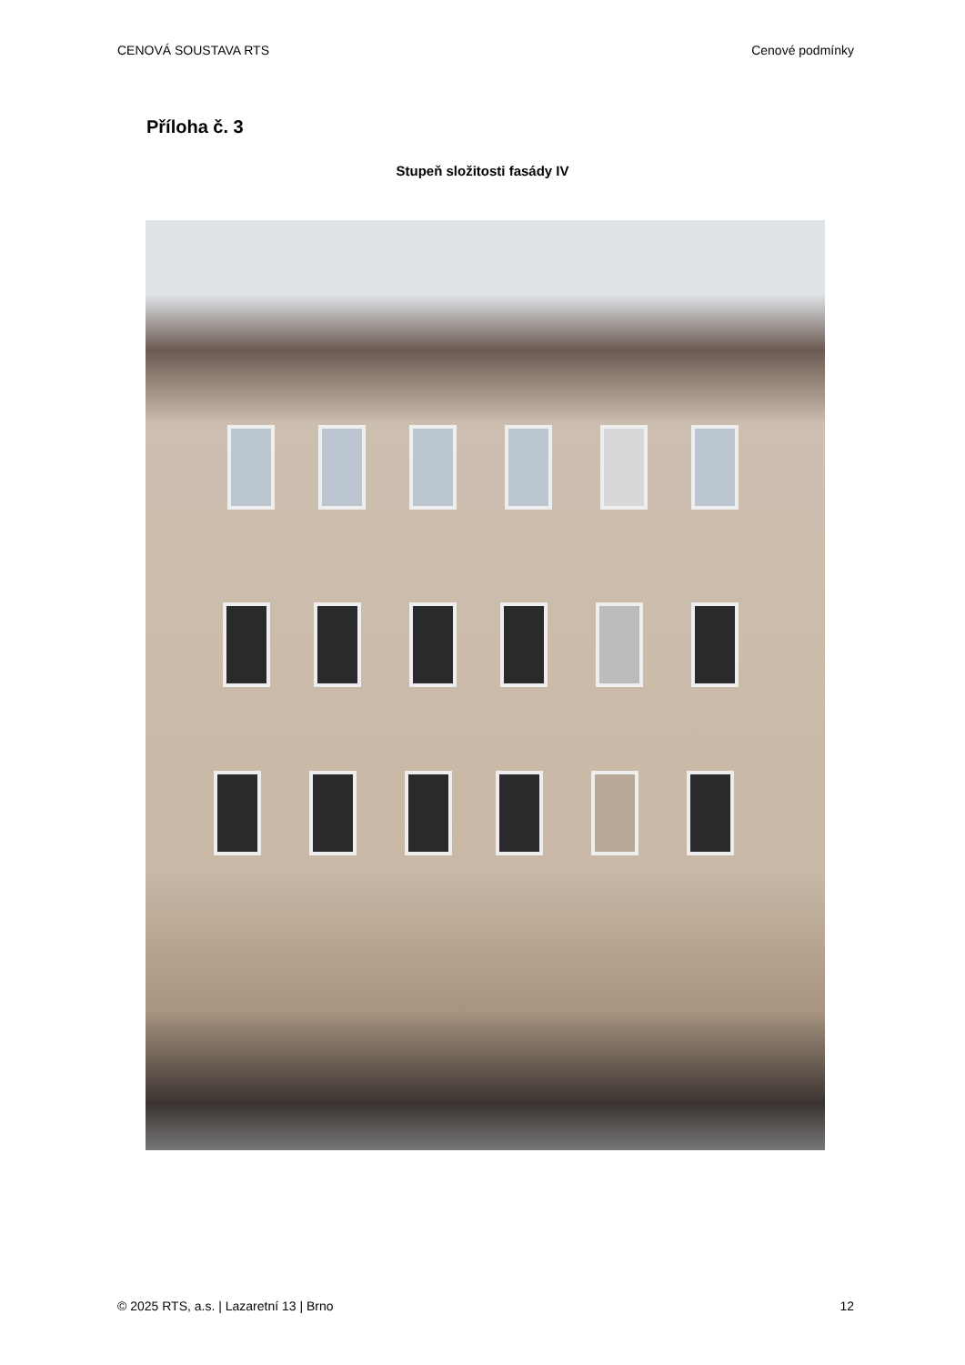CENOVÁ SOUSTAVA RTS Cenové podmínky
Příloha č. 3
Stupeň složitosti fasády IV
© 2025 RTS, a.s. | Lazaretní 13 | Brno 12